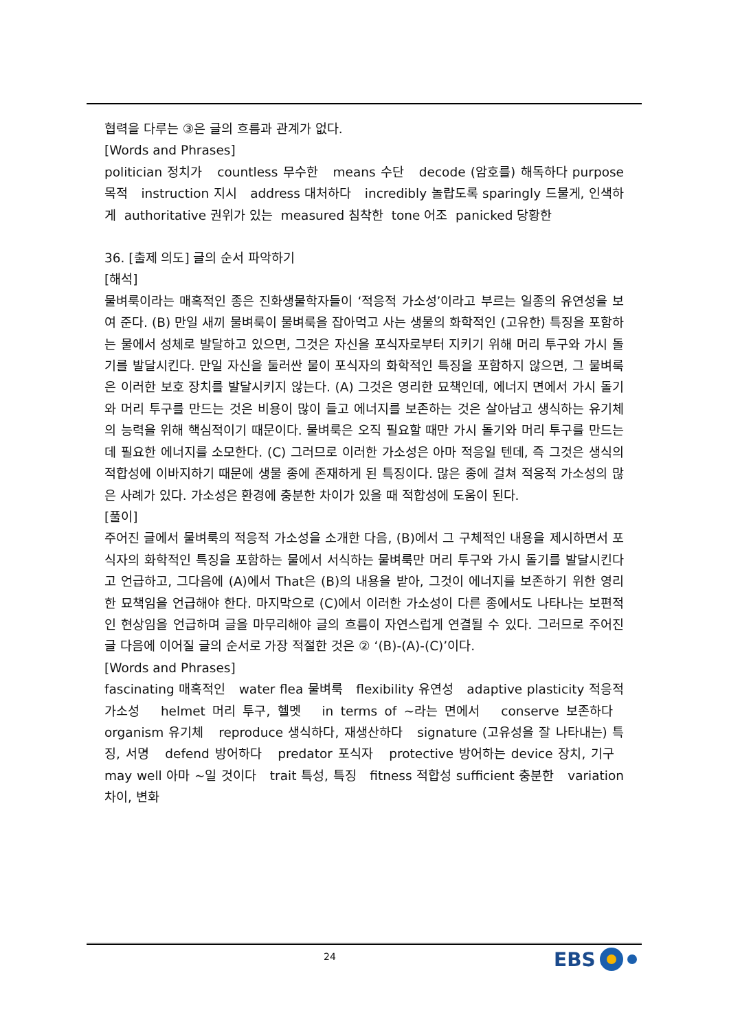협력을 다루는 ③은 글의 흐름과 관계가 없다.
[Words and Phrases]
politician 정치가 countless 무수한 means 수단 decode (암호를) 해독하다 purpose 목적 instruction 지시 address 대처하다 incredibly 놀랍도록 sparingly 드물게, 인색하게 authoritative 권위가 있는 measured 침착한 tone 어조 panicked 당황한
36. [출제 의도] 글의 순서 파악하기
[해석]
물벼룩이라는 매혹적인 종은 진화생물학자들이 ‘적응적 가소성’이라고 부르는 일종의 유연성을 보여 준다. (B) 만일 새끼 물벼룩이 물벼룩을 잡아먹고 사는 생물의 화학적인 (고유한) 특징을 포함하는 물에서 성체로 발달하고 있으면, 그것은 자신을 포식자로부터 지키기 위해 머리 투구와 가시 돌기를 발달시킨다. 만일 자신을 둘러싼 물이 포식자의 화학적인 특징을 포함하지 않으면, 그 물벼룩은 이러한 보호 장치를 발달시키지 않는다. (A) 그것은 영리한 묘책인데, 에너지 면에서 가시 돌기와 머리 투구를 만드는 것은 비용이 많이 들고 에너지를 보존하는 것은 살아남고 생식하는 유기체의 능력을 위해 핵심적이기 때문이다. 물벼룩은 오직 필요할 때만 가시 돌기와 머리 투구를 만드는 데 필요한 에너지를 소모한다. (C) 그러므로 이러한 가소성은 아마 적응일 텐데, 즉 그것은 생식의 적합성에 이바지하기 때문에 생물 종에 존재하게 된 특징이다. 많은 종에 걸쳐 적응적 가소성의 많은 사례가 있다. 가소성은 환경에 충분한 차이가 있을 때 적합성에 도움이 된다.
[풀이]
주어진 글에서 물벼룩의 적응적 가소성을 소개한 다음, (B)에서 그 구체적인 내용을 제시하면서 포식자의 화학적인 특징을 포함하는 물에서 서식하는 물벼룩만 머리 투구와 가시 돌기를 발달시킨다고 언급하고, 그다음에 (A)에서 That은 (B)의 내용을 받아, 그것이 에너지를 보존하기 위한 영리한 묘책임을 언급해야 한다. 마지막으로 (C)에서 이러한 가소성이 다른 종에서도 나타나는 보편적인 현상임을 언급하며 글을 마무리해야 글의 흐름이 자연스럽게 연결될 수 있다. 그러므로 주어진 글 다음에 이어질 글의 순서로 가장 적절한 것은 ② ‘(B)-(A)-(C)’이다.
[Words and Phrases]
fascinating 매혹적인 water flea 물벼룩 flexibility 유연성 adaptive plasticity 적응적 가소성 helmet 머리 투구, 헬멧 in terms of ~라는 면에서 conserve 보존하다 organism 유기체 reproduce 생식하다, 재생산하다 signature (고유성을 잘 나타내는) 특징, 서명 defend 방어하다 predator 포식자 protective 방어하는 device 장치, 기구 may well 아마 ~일 것이다 trait 특성, 특징 fitness 적합성 sufficient 충분한 variation 차이, 변화
24 EBS